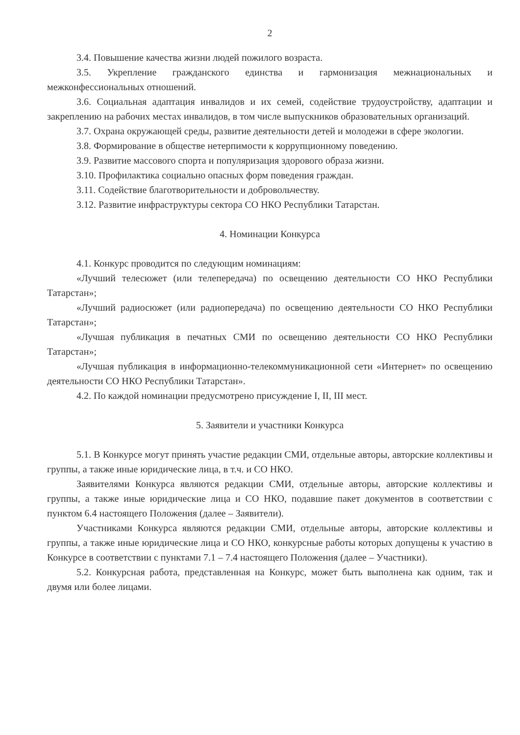2
3.4. Повышение качества жизни людей пожилого возраста.
3.5. Укрепление гражданского единства и гармонизация межнациональных и межконфессиональных отношений.
3.6. Социальная адаптация инвалидов и их семей, содействие трудоустройству, адаптации и закреплению на рабочих местах инвалидов, в том числе выпускников образовательных организаций.
3.7. Охрана окружающей среды, развитие деятельности детей и молодежи в сфере экологии.
3.8. Формирование в обществе нетерпимости к коррупционному поведению.
3.9. Развитие массового спорта и популяризация здорового образа жизни.
3.10. Профилактика социально опасных форм поведения граждан.
3.11. Содействие благотворительности и добровольчеству.
3.12. Развитие инфраструктуры сектора СО НКО Республики Татарстан.
4. Номинации Конкурса
4.1. Конкурс проводится по следующим номинациям:
«Лучший телесюжет (или телепередача) по освещению деятельности СО НКО Республики Татарстан»;
«Лучший радиосюжет (или радиопередача) по освещению деятельности СО НКО Республики Татарстан»;
«Лучшая публикация в печатных СМИ по освещению деятельности СО НКО Республики Татарстан»;
«Лучшая публикация в информационно-телекоммуникационной сети «Интернет» по освещению деятельности СО НКО Республики Татарстан».
4.2. По каждой номинации предусмотрено присуждение I, II, III мест.
5. Заявители и участники Конкурса
5.1. В Конкурсе могут принять участие редакции СМИ, отдельные авторы, авторские коллективы и группы, а также иные юридические лица, в т.ч. и СО НКО.
Заявителями Конкурса являются редакции СМИ, отдельные авторы, авторские коллективы и группы, а также иные юридические лица и СО НКО, подавшие пакет документов в соответствии с пунктом 6.4 настоящего Положения (далее – Заявители).
Участниками Конкурса являются редакции СМИ, отдельные авторы, авторские коллективы и группы, а также иные юридические лица и СО НКО, конкурсные работы которых допущены к участию в Конкурсе в соответствии с пунктами 7.1 – 7.4 настоящего Положения (далее – Участники).
5.2. Конкурсная работа, представленная на Конкурс, может быть выполнена как одним, так и двумя или более лицами.